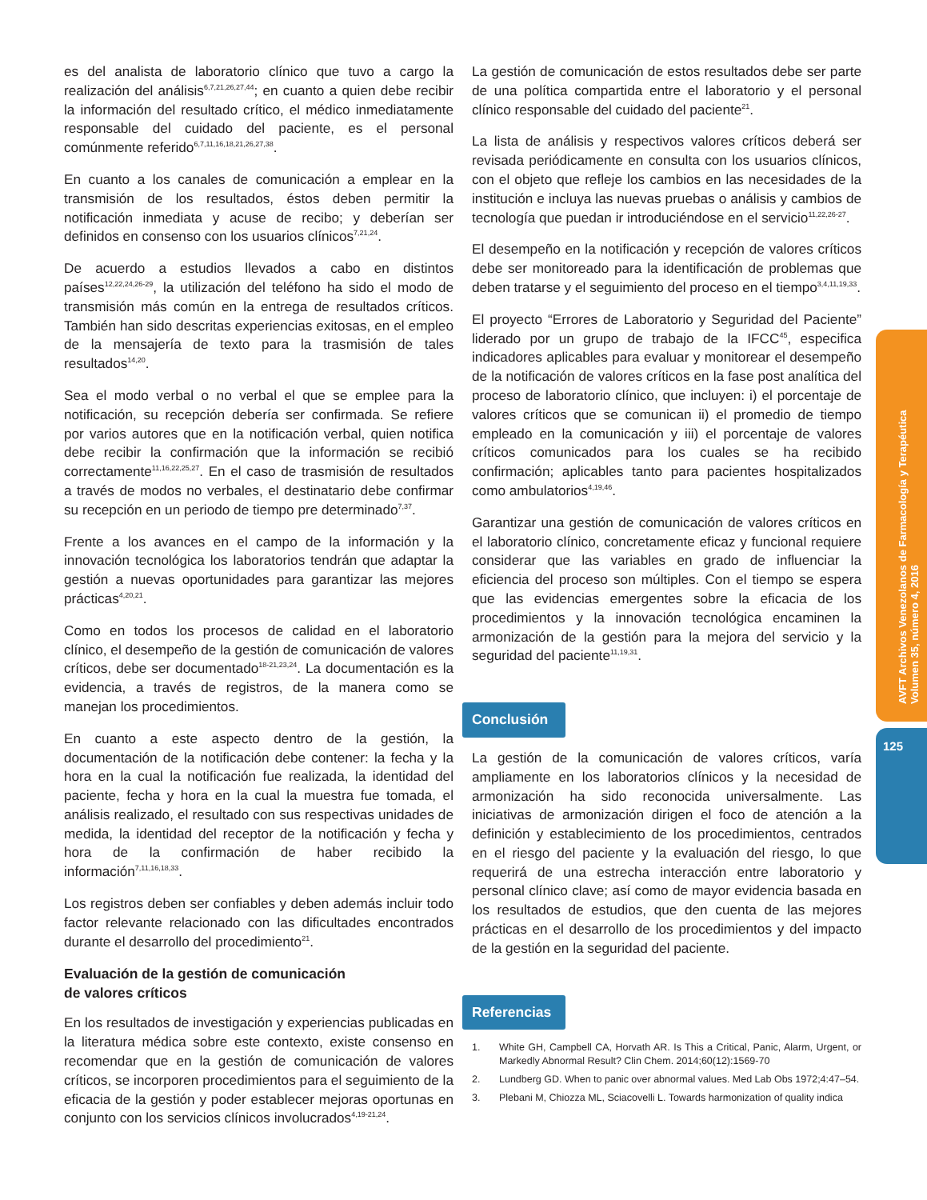es del analista de laboratorio clínico que tuvo a cargo la realización del análisis<sup>6,7,21,26,27,44</sup>; en cuanto a quien debe recibir la información del resultado crítico, el médico inmediatamente responsable del cuidado del paciente, es el personal comúnmente referido<sup>6,7,11,16,18,21,26,27,38</sup>.
En cuanto a los canales de comunicación a emplear en la transmisión de los resultados, éstos deben permitir la notificación inmediata y acuse de recibo; y deberían ser definidos en consenso con los usuarios clínicos<sup>7,21,24</sup>.
De acuerdo a estudios llevados a cabo en distintos países<sup>12,22,24,26-29</sup>, la utilización del teléfono ha sido el modo de transmisión más común en la entrega de resultados críticos. También han sido descritas experiencias exitosas, en el empleo de la mensajería de texto para la trasmisión de tales resultados<sup>14,20</sup>.
Sea el modo verbal o no verbal el que se emplee para la notificación, su recepción debería ser confirmada. Se refiere por varios autores que en la notificación verbal, quien notifica debe recibir la confirmación que la información se recibió correctamente<sup>11,16,22,25,27</sup>. En el caso de trasmisión de resultados a través de modos no verbales, el destinatario debe confirmar su recepción en un periodo de tiempo pre determinado<sup>7,37</sup>.
Frente a los avances en el campo de la información y la innovación tecnológica los laboratorios tendrán que adaptar la gestión a nuevas oportunidades para garantizar las mejores prácticas<sup>4,20,21</sup>.
Como en todos los procesos de calidad en el laboratorio clínico, el desempeño de la gestión de comunicación de valores críticos, debe ser documentado<sup>18-21,23,24</sup>. La documentación es la evidencia, a través de registros, de la manera como se manejan los procedimientos.
En cuanto a este aspecto dentro de la gestión, la documentación de la notificación debe contener: la fecha y la hora en la cual la notificación fue realizada, la identidad del paciente, fecha y hora en la cual la muestra fue tomada, el análisis realizado, el resultado con sus respectivas unidades de medida, la identidad del receptor de la notificación y fecha y hora de la confirmación de haber recibido la información<sup>7,11,16,18,33</sup>.
Los registros deben ser confiables y deben además incluir todo factor relevante relacionado con las dificultades encontrados durante el desarrollo del procedimiento<sup>21</sup>.
Evaluación de la gestión de comunicación
de valores críticos
En los resultados de investigación y experiencias publicadas en la literatura médica sobre este contexto, existe consenso en recomendar que en la gestión de comunicación de valores críticos, se incorporen procedimientos para el seguimiento de la eficacia de la gestión y poder establecer mejoras oportunas en conjunto con los servicios clínicos involucrados<sup>4,19-21,24</sup>.
La gestión de comunicación de estos resultados debe ser parte de una política compartida entre el laboratorio y el personal clínico responsable del cuidado del paciente<sup>21</sup>.
La lista de análisis y respectivos valores críticos deberá ser revisada periódicamente en consulta con los usuarios clínicos, con el objeto que refleje los cambios en las necesidades de la institución e incluya las nuevas pruebas o análisis y cambios de tecnología que puedan ir introduciéndose en el servicio<sup>11,22,26-27</sup>.
El desempeño en la notificación y recepción de valores críticos debe ser monitoreado para la identificación de problemas que deben tratarse y el seguimiento del proceso en el tiempo<sup>3,4,11,19,33</sup>.
El proyecto “Errores de Laboratorio y Seguridad del Paciente” liderado por un grupo de trabajo de la IFCC<sup>45</sup>, especifica indicadores aplicables para evaluar y monitorear el desempeño de la notificación de valores críticos en la fase post analítica del proceso de laboratorio clínico, que incluyen: i) el porcentaje de valores críticos que se comunican ii) el promedio de tiempo empleado en la comunicación y iii) el porcentaje de valores críticos comunicados para los cuales se ha recibido confirmación; aplicables tanto para pacientes hospitalizados como ambulatorios<sup>4,19,46</sup>.
Garantizar una gestión de comunicación de valores críticos en el laboratorio clínico, concretamente eficaz y funcional requiere considerar que las variables en grado de influenciar la eficiencia del proceso son múltiples. Con el tiempo se espera que las evidencias emergentes sobre la eficacia de los procedimientos y la innovación tecnológica encaminen la armonización de la gestión para la mejora del servicio y la seguridad del paciente<sup>11,19,31</sup>.
Conclusión
La gestión de la comunicación de valores críticos, varía ampliamente en los laboratorios clínicos y la necesidad de armonización ha sido reconocida universalmente. Las iniciativas de armonización dirigen el foco de atención a la definición y establecimiento de los procedimientos, centrados en el riesgo del paciente y la evaluación del riesgo, lo que requerirá de una estrecha interacción entre laboratorio y personal clínico clave; así como de mayor evidencia basada en los resultados de estudios, que den cuenta de las mejores prácticas en el desarrollo de los procedimientos y del impacto de la gestión en la seguridad del paciente.
Referencias
1. White GH, Campbell CA, Horvath AR. Is This a Critical, Panic, Alarm, Urgent, or Markedly Abnormal Result? Clin Chem. 2014;60(12):1569-70
2. Lundberg GD. When to panic over abnormal values. Med Lab Obs 1972;4:47–54.
3. Plebani M, Chiozza ML, Sciacovelli L. Towards harmonization of quality indica
AVFT Archivos Venezolanos de Farmacología y Terapéutica
Volumen 35, número 4, 2016
125